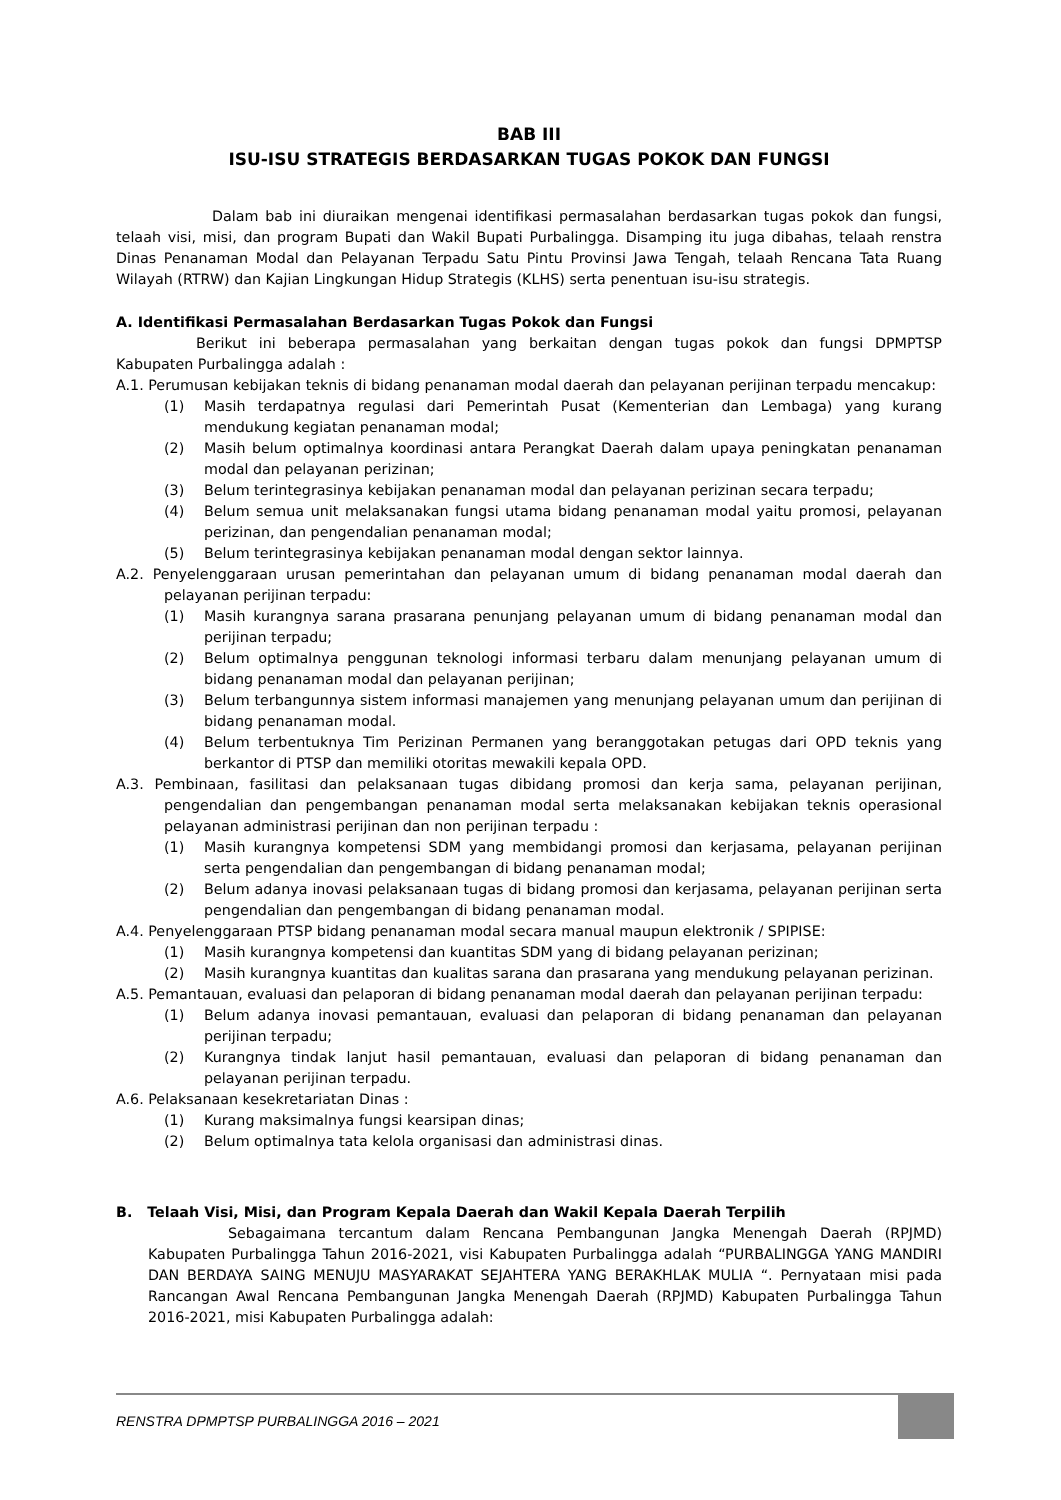BAB III
ISU-ISU STRATEGIS BERDASARKAN TUGAS POKOK DAN FUNGSI
Dalam bab ini diuraikan mengenai identifikasi permasalahan berdasarkan tugas pokok dan fungsi, telaah visi, misi, dan program Bupati dan Wakil Bupati Purbalingga. Disamping itu juga dibahas, telaah renstra Dinas Penanaman Modal dan Pelayanan Terpadu Satu Pintu Provinsi Jawa Tengah, telaah Rencana Tata Ruang Wilayah (RTRW) dan Kajian Lingkungan Hidup Strategis (KLHS) serta penentuan isu-isu strategis.
A. Identifikasi Permasalahan Berdasarkan Tugas Pokok dan Fungsi
Berikut ini beberapa permasalahan yang berkaitan dengan tugas pokok dan fungsi DPMPTSP Kabupaten Purbalingga adalah :
A.1. Perumusan kebijakan teknis di bidang penanaman modal daerah dan pelayanan perijinan terpadu mencakup:
(1) Masih terdapatnya regulasi dari Pemerintah Pusat (Kementerian dan Lembaga) yang kurang mendukung kegiatan penanaman modal;
(2) Masih belum optimalnya koordinasi antara Perangkat Daerah dalam upaya peningkatan penanaman modal dan pelayanan perizinan;
(3) Belum terintegrasinya kebijakan penanaman modal dan pelayanan perizinan secara terpadu;
(4) Belum semua unit melaksanakan fungsi utama bidang penanaman modal yaitu promosi, pelayanan perizinan, dan pengendalian penanaman modal;
(5) Belum terintegrasinya kebijakan penanaman modal dengan sektor lainnya.
A.2. Penyelenggaraan urusan pemerintahan dan pelayanan umum di bidang penanaman modal daerah dan pelayanan perijinan terpadu:
(1) Masih kurangnya sarana prasarana penunjang pelayanan umum di bidang penanaman modal dan perijinan terpadu;
(2) Belum optimalnya penggunan teknologi informasi terbaru dalam menunjang pelayanan umum di bidang penanaman modal dan pelayanan perijinan;
(3) Belum terbangunnya sistem informasi manajemen yang menunjang pelayanan umum dan perijinan di bidang penanaman modal.
(4) Belum terbentuknya Tim Perizinan Permanen yang beranggotakan petugas dari OPD teknis yang berkantor di PTSP dan memiliki otoritas mewakili kepala OPD.
A.3. Pembinaan, fasilitasi dan pelaksanaan tugas dibidang promosi dan kerja sama, pelayanan perijinan, pengendalian dan pengembangan penanaman modal serta melaksanakan kebijakan teknis operasional pelayanan administrasi perijinan dan non perijinan terpadu :
(1) Masih kurangnya kompetensi SDM yang membidangi promosi dan kerjasama, pelayanan perijinan serta pengendalian dan pengembangan di bidang penanaman modal;
(2) Belum adanya inovasi pelaksanaan tugas di bidang promosi dan kerjasama, pelayanan perijinan serta pengendalian dan pengembangan di bidang penanaman modal.
A.4. Penyelenggaraan PTSP bidang penanaman modal secara manual maupun elektronik / SPIPISE:
(1) Masih kurangnya kompetensi dan kuantitas SDM yang di bidang pelayanan perizinan;
(2) Masih kurangnya kuantitas dan kualitas sarana dan prasarana yang mendukung pelayanan perizinan.
A.5. Pemantauan, evaluasi dan pelaporan di bidang penanaman modal daerah dan pelayanan perijinan terpadu:
(1) Belum adanya inovasi pemantauan, evaluasi dan pelaporan di bidang penanaman dan pelayanan perijinan terpadu;
(2) Kurangnya tindak lanjut hasil pemantauan, evaluasi dan pelaporan di bidang penanaman dan pelayanan perijinan terpadu.
A.6. Pelaksanaan kesekretariatan Dinas :
(1) Kurang maksimalnya fungsi kearsipan dinas;
(2) Belum optimalnya tata kelola organisasi dan administrasi dinas.
B. Telaah Visi, Misi, dan Program Kepala Daerah dan Wakil Kepala Daerah Terpilih
Sebagaimana tercantum dalam Rencana Pembangunan Jangka Menengah Daerah (RPJMD) Kabupaten Purbalingga Tahun 2016-2021, visi Kabupaten Purbalingga adalah “PURBALINGGA YANG MANDIRI DAN BERDAYA SAING MENUJU MASYARAKAT SEJAHTERA YANG BERAKHLAK MULIA “. Pernyataan misi pada Rancangan Awal Rencana Pembangunan Jangka Menengah Daerah (RPJMD) Kabupaten Purbalingga Tahun 2016-2021, misi Kabupaten Purbalingga adalah:
RENSTRA DPMPTSP PURBALINGGA 2016 – 2021